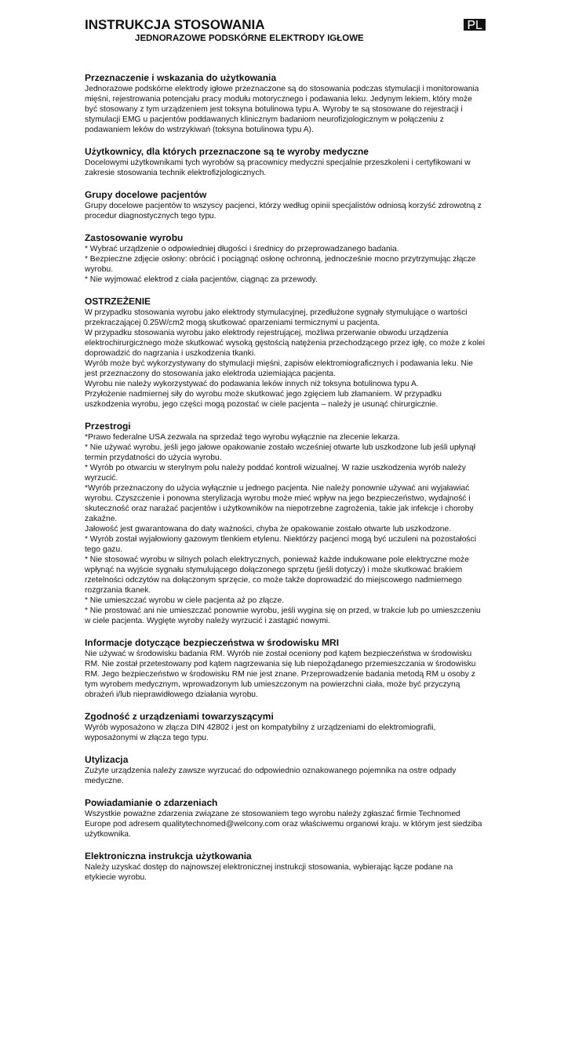INSTRUKCJA STOSOWANIA
JEDNORAZOWE PODSKÓRNE ELEKTRODY IGŁOWE
PL
Przeznaczenie i wskazania do użytkowania
Jednorazowe podskórne elektrody igłowe przeznaczone są do stosowania podczas stymulacji i monitorowania mięśni, rejestrowania potencjału pracy modułu motorycznego i podawania leku. Jedynym lekiem, który może być stosowany z tym urządzeniem jest toksyna botulinowa typu A. Wyroby te są stosowane do rejestracji i stymulacji EMG u pacjentów poddawanych klinicznym badaniom neurofizjologicznym w połączeniu z podawaniem leków do wstrzykiwań (toksyna botulinowa typu A).
Użytkownicy, dla których przeznaczone są te wyroby medyczne
Docelowymi użytkownikami tych wyrobów są pracownicy medyczni specjalnie przeszkoleni i certyfikowani w zakresie stosowania technik elektrofizjologicznych.
Grupy docelowe pacjentów
Grupy docelowe pacjentów to wszyscy pacjenci, którzy według opinii specjalistów odniosą korzyść zdrowotną z procedur diagnostycznych tego typu.
Zastosowanie wyrobu
* Wybrać urządzenie o odpowiedniej długości i średnicy do przeprowadzanego badania.
* Bezpieczne zdjęcie osłony: obrócić i pociągnąć osłonę ochronną, jednocześnie mocno przytrzymując złącze wyrobu.
* Nie wyjmować elektrod z ciała pacjentów, ciągnąc za przewody.
OSTRZEŻENIE
W przypadku stosowania wyrobu jako elektrody stymulacyjnej, przedłużone sygnały stymulujące o wartości przekraczającej 0.25W/cm2 mogą skutkować oparzeniami termicznymi u pacjenta.
W przypadku stosowania wyrobu jako elektrody rejestrującej, możliwa przerwanie obwodu urządzenia elektrochirurgicznego może skutkować wysoką gęstością natężenia przechodzącego przez igłę, co może z kolei doprowadzić do nagrzania i uszkodzenia tkanki.
Wyrób może być wykorzystywany do stymulacji mięśni, zapisów elektromiograficznych i podawania leku. Nie jest przeznaczony do stosowania jako elektroda uziemiająca pacjenta.
Wyrobu nie należy wykorzystywać do podawania leków innych niż toksyna botulinowa typu A.
Przyłożenie nadmiernej siły do wyrobu może skutkować jego zgięciem lub złamaniem. W przypadku uszkodzenia wyrobu, jego części mogą pozostać w ciele pacjenta – należy je usunąć chirurgicznie.
Przestrogi
*Prawo federalne USA zezwala na sprzedaż tego wyrobu wyłącznie na zlecenie lekarza.
* Nie używać wyrobu, jeśli jego jałowe opakowanie zostało wcześniej otwarte lub uszkodzone lub jeśli upłynął termin przydatności do użycia wyrobu.
* Wyrób po otwarciu w sterylnym polu należy poddać kontroli wizualnej. W razie uszkodzenia wyrób należy wyrzucić.
*Wyrób przeznaczony do użycia wyłącznie u jednego pacjenta. Nie należy ponownie używać ani wyjaławiać wyrobu. Czyszczenie i ponowna sterylizacja wyrobu może mieć wpływ na jego bezpieczeństwo, wydajność i skuteczność oraz narażać pacjentów i użytkowników na niepotrzebne zagrożenia, takie jak infekcje i choroby zakaźne.
Jałowość jest gwarantowana do daty ważności, chyba że opakowanie zostało otwarte lub uszkodzone.
* Wyrób został wyjałowiony gazowym tlenkiem etylenu. Niektórzy pacjenci mogą być uczuleni na pozostałości tego gazu.
* Nie stosować wyrobu w silnych polach elektrycznych, ponieważ każde indukowane pole elektryczne może wpłynąć na wyjście sygnału stymulującego dołączonego sprzętu (jeśli dotyczy) i może skutkować brakiem rzetelności odczytów na dołączonym sprzęcie, co może także doprowadzić do miejscowego nadmiernego rozgrzania tkanek.
* Nie umieszczać wyrobu w ciele pacjenta aż po złącze.
* Nie prostować ani nie umieszczać ponownie wyrobu, jeśli wygina się on przed, w trakcie lub po umieszczeniu w ciele pacjenta. Wygięte wyroby należy wyrzucić i zastąpić nowymi.
Informacje dotyczące bezpieczeństwa w środowisku MRI
Nie używać w środowisku badania RM. Wyrób nie został oceniony pod kątem bezpieczeństwa w środowisku RM. Nie został przetestowany pod kątem nagrzewania się lub niepożądanego przemieszczania w środowisku RM. Jego bezpieczeństwo w środowisku RM nie jest znane. Przeprowadzenie badania metodą RM u osoby z tym wyrobem medycznym, wprowadzonym lub umieszczonym na powierzchni ciała, może być przyczyną obrażeń i/lub nieprawidłowego działania wyrobu.
Zgodność z urządzeniami towarzyszącymi
Wyrób wyposażono w złącza DIN 42802 i jest on kompatybilny z urządzeniami do elektromiografii, wyposażonymi w złącza tego typu.
Utylizacja
Zużyte urządzenia należy zawsze wyrzucać do odpowiednio oznakowanego pojemnika na ostre odpady medyczne.
Powiadamianie o zdarzeniach
Wszystkie poważne zdarzenia związane ze stosowaniem tego wyrobu należy zgłaszać firmie Technomed Europe pod adresem qualitytechnomed@welcony.com oraz właściwemu organowi kraju. w którym jest siedziba użytkownika.
Elektroniczna instrukcja użytkowania
Należy uzyskać dostęp do najnowszej elektronicznej instrukcji stosowania, wybierając łącze podane na etykiecie wyrobu.